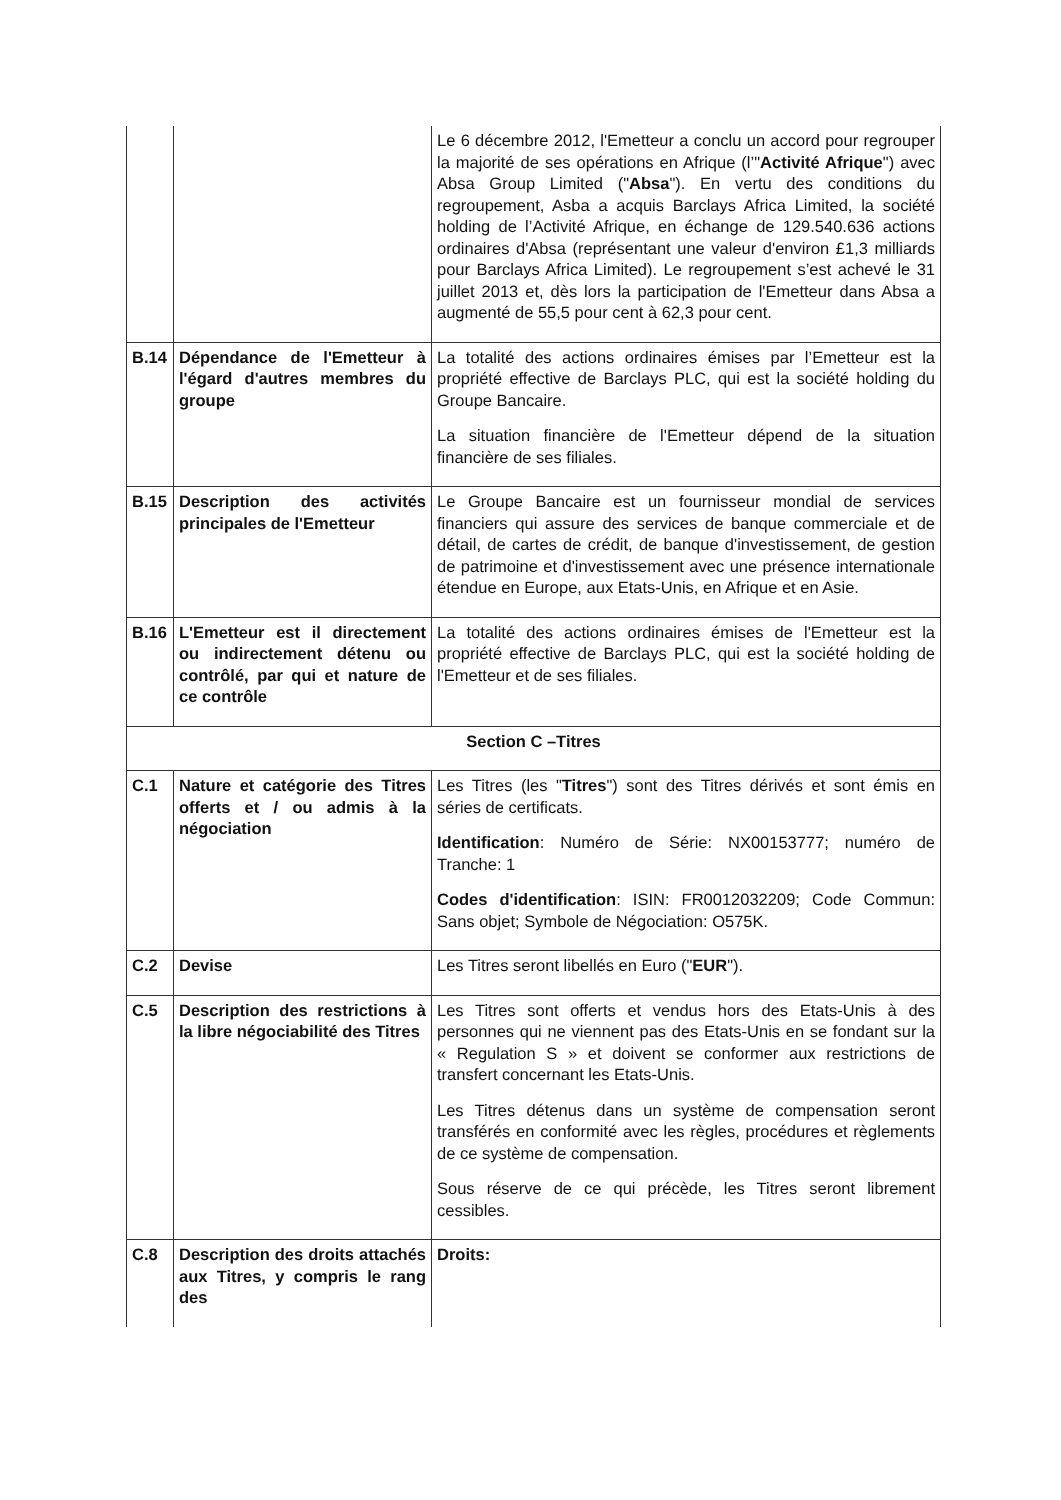| | | Le 6 décembre 2012, l'Emetteur a conclu un accord pour regrouper la majorité de ses opérations en Afrique (l’" Activité Afrique ") avec Absa Group Limited (" Absa "). En vertu des conditions du regroupement, Asba a acquis Barclays Africa Limited, la société holding de l’Activité Afrique, en échange de 129.540.636 actions ordinaires d'Absa (représentant une valeur d'environ £1,3 milliards pour Barclays Africa Limited). Le regroupement s’est achevé le 31 juillet 2013 et, dès lors la participation de l'Emetteur dans Absa a augmenté de 55,5 pour cent à 62,3 pour cent. |
| B.14 | Dépendance de l'Emetteur à l'égard d'autres membres du groupe | La totalité des actions ordinaires émises par l’Emetteur est la propriété effective de Barclays PLC, qui est la société holding du Groupe Bancaire. La situation financière de l'Emetteur dépend de la situation financière de ses filiales. |
| B.15 | Description des activités principales de l'Emetteur | Le Groupe Bancaire est un fournisseur mondial de services financiers qui assure des services de banque commerciale et de détail, de cartes de crédit, de banque d'investissement, de gestion de patrimoine et d'investissement avec une présence internationale étendue en Europe, aux Etats-Unis, en Afrique et en Asie. |
| B.16 | L'Emetteur est il directement ou indirectement détenu ou contrôlé, par qui et nature de ce contrôle | La totalité des actions ordinaires émises de l'Emetteur est la propriété effective de Barclays PLC, qui est la société holding de l'Emetteur et de ses filiales. |
| Section C –Titres | | |
| C.1 | Nature et catégorie des Titres offerts et / ou admis à la négociation | Les Titres (les " Titres ") sont des Titres dérivés et sont émis en séries de certificats. Identification : Numéro de Série: NX00153777; numéro de Tranche: 1 Codes d'identification : ISIN: FR0012032209; Code Commun: Sans objet; Symbole de Négociation: O575K. |
| C.2 | Devise | Les Titres seront libellés en Euro (" EUR "). |
| C.5 | Description des restrictions à la libre négociabilité des Titres | Les Titres sont offerts et vendus hors des Etats-Unis à des personnes qui ne viennent pas des Etats-Unis en se fondant sur la « Regulation S » et doivent se conformer aux restrictions de transfert concernant les Etats-Unis. Les Titres détenus dans un système de compensation seront transférés en conformité avec les règles, procédures et règlements de ce système de compensation. Sous réserve de ce qui précède, les Titres seront librement cessibles. |
| C.8 | Description des droits attachés aux Titres, y compris le rang des | Droits: |